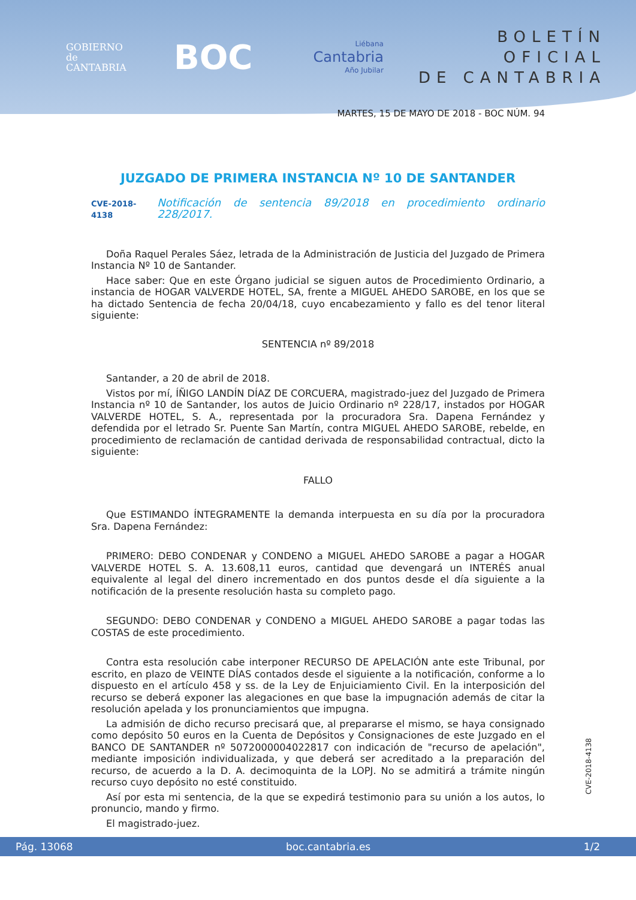GOBIERNO
de
CANTABRIA
BOC
Liébana
Cantabria
Año Jubilar
BOLETÍN OFICIAL
DE CANTABRIA
MARTES, 15 DE MAYO DE 2018 - BOC NÚM. 94
JUZGADO DE PRIMERA INSTANCIA Nº 10 DE SANTANDER
CVE-2018-4138 Notificación de sentencia 89/2018 en procedimiento ordinario 228/2017.
Doña Raquel Perales Sáez, letrada de la Administración de Justicia del Juzgado de Primera Instancia Nº 10 de Santander.
Hace saber: Que en este Órgano judicial se siguen autos de Procedimiento Ordinario, a instancia de HOGAR VALVERDE HOTEL, SA, frente a MIGUEL AHEDO SAROBE, en los que se ha dictado Sentencia de fecha 20/04/18, cuyo encabezamiento y fallo es del tenor literal siguiente:
SENTENCIA nº 89/2018
Santander, a 20 de abril de 2018.
Vistos por mí, ÍÑIGO LANDÍN DÍAZ DE CORCUERA, magistrado-juez del Juzgado de Primera Instancia nº 10 de Santander, los autos de Juicio Ordinario nº 228/17, instados por HOGAR VALVERDE HOTEL, S. A., representada por la procuradora Sra. Dapena Fernández y defendida por el letrado Sr. Puente San Martín, contra MIGUEL AHEDO SAROBE, rebelde, en procedimiento de reclamación de cantidad derivada de responsabilidad contractual, dicto la siguiente:
FALLO
Que ESTIMANDO ÍNTEGRAMENTE la demanda interpuesta en su día por la procuradora Sra. Dapena Fernández:
PRIMERO: DEBO CONDENAR y CONDENO a MIGUEL AHEDO SAROBE a pagar a HOGAR VALVERDE HOTEL S. A. 13.608,11 euros, cantidad que devengará un INTERÉS anual equivalente al legal del dinero incrementado en dos puntos desde el día siguiente a la notificación de la presente resolución hasta su completo pago.
SEGUNDO: DEBO CONDENAR y CONDENO a MIGUEL AHEDO SAROBE a pagar todas las COSTAS de este procedimiento.
Contra esta resolución cabe interponer RECURSO DE APELACIÓN ante este Tribunal, por escrito, en plazo de VEINTE DÍAS contados desde el siguiente a la notificación, conforme a lo dispuesto en el artículo 458 y ss. de la Ley de Enjuiciamiento Civil. En la interposición del recurso se deberá exponer las alegaciones en que base la impugnación además de citar la resolución apelada y los pronunciamientos que impugna.
La admisión de dicho recurso precisará que, al prepararse el mismo, se haya consignado como depósito 50 euros en la Cuenta de Depósitos y Consignaciones de este Juzgado en el BANCO DE SANTANDER nº 5072000004022817 con indicación de "recurso de apelación", mediante imposición individualizada, y que deberá ser acreditado a la preparación del recurso, de acuerdo a la D. A. decimoquinta de la LOPJ. No se admitirá a trámite ningún recurso cuyo depósito no esté constituido.
Así por esta mi sentencia, de la que se expedirá testimonio para su unión a los autos, lo pronuncio, mando y firmo.
El magistrado-juez.
CVE-2018-4138
Pág. 13068 boc.cantabria.es 1/2